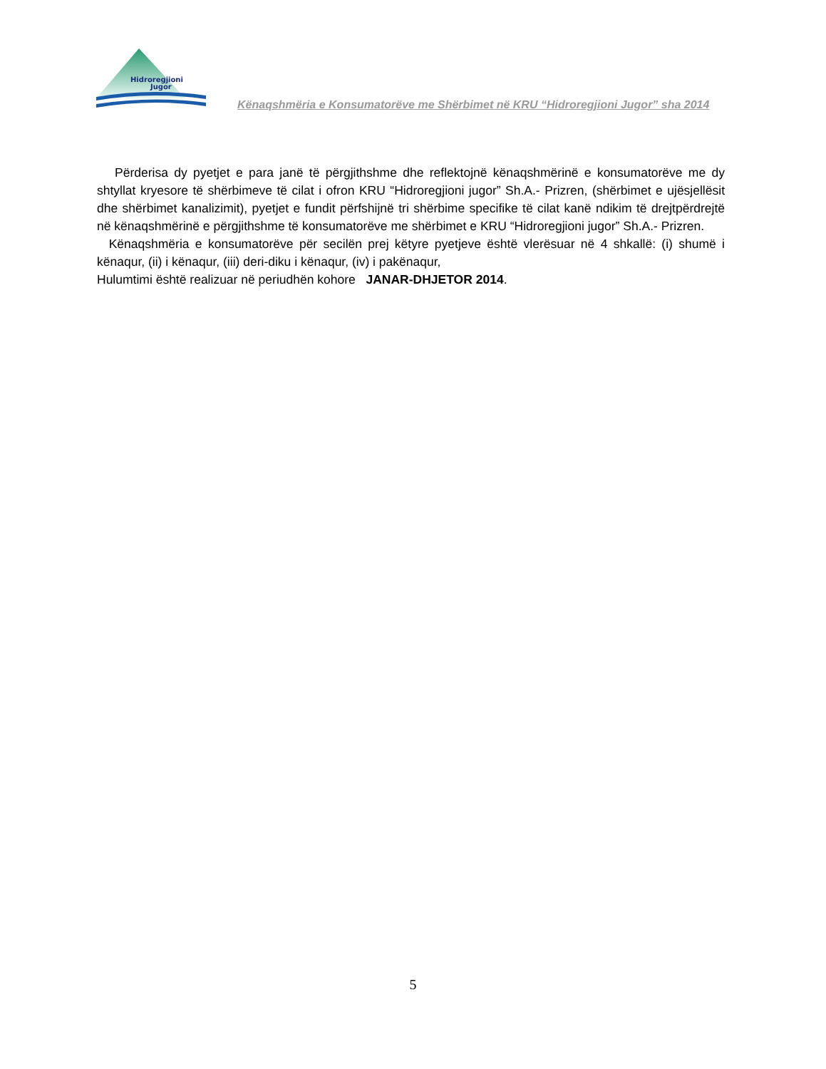Hidroregjioni
Jugor
Kënaqshmëria e Konsumatorëve me Shërbimet në KRU “Hidroregjioni Jugor” sha 2014
Përderisa dy pyetjet e para janë të përgjithshme dhe reflektojnë kënaqshmërinë e konsumatorëve me dy shtyllat kryesore të shërbimeve të cilat i ofron KRU “Hidroregjioni jugor” Sh.A.- Prizren, (shërbimet e ujësjellësit dhe shërbimet kanalizimit), pyetjet e fundit përfshijnë tri shërbime specifike të cilat kanë ndikim të drejtpërdrejtë në kënaqshmërinë e përgjithshme të konsumatorëve me shërbimet e KRU “Hidroregjioni jugor” Sh.A.- Prizren.
Kënaqshmëria e konsumatorëve për secilën prej këtyre pyetjeve është vlerësuar në 4 shkallë: (i) shumë i kënaqur, (ii) i kënaqur, (iii) deri-diku i kënaqur, (iv) i pakënaqur,
Hulumtimi është realizuar në periudhën kohore JANAR-DHJETOR 2014.
5